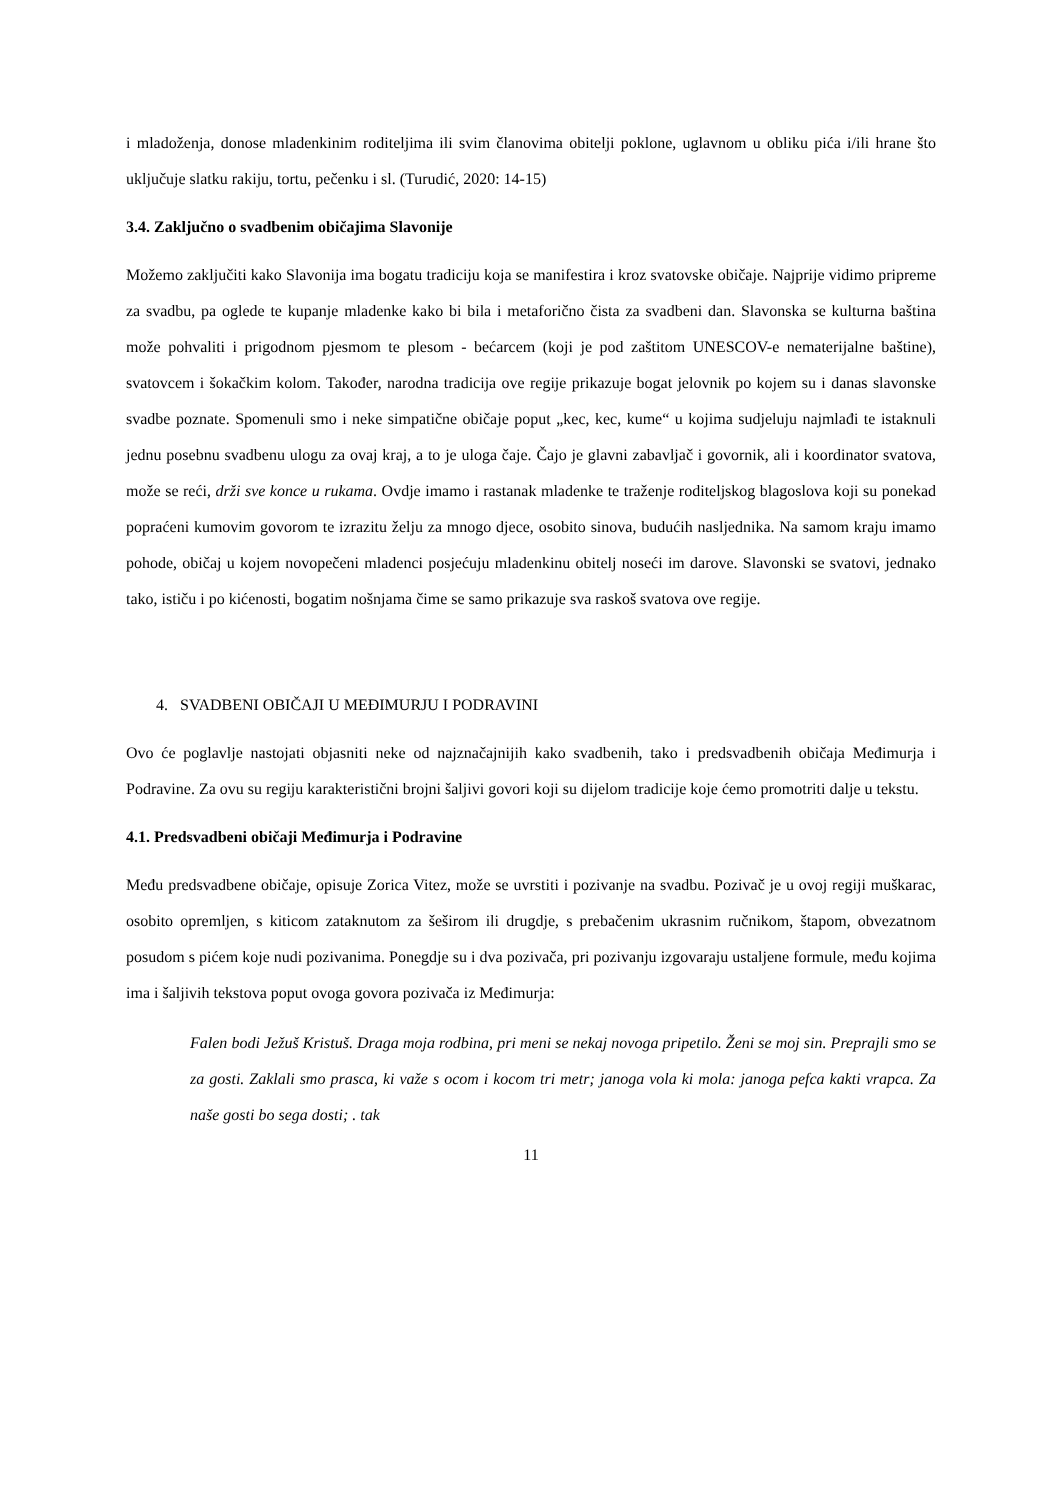i mladoženja, donose mladenkinim roditeljima ili svim članovima obitelji poklone, uglavnom u obliku pića i/ili hrane što uključuje slatku rakiju, tortu, pečenku i sl. (Turudić, 2020: 14-15)
3.4. Zaključno o svadbenim običajima Slavonije
Možemo zaključiti kako Slavonija ima bogatu tradiciju koja se manifestira i kroz svatovske običaje. Najprije vidimo pripreme za svadbu, pa oglede te kupanje mladenke kako bi bila i metaforično čista za svadbeni dan. Slavonska se kulturna baština može pohvaliti i prigodnom pjesmom te plesom - bećarcem (koji je pod zaštitom UNESCOV-e nematerijalne baštine), svatovcem i šokačkim kolom. Također, narodna tradicija ove regije prikazuje bogat jelovnik po kojem su i danas slavonske svadbe poznate. Spomenuli smo i neke simpatične običaje poput „kec, kec, kume“ u kojima sudjeluju najmlađi te istaknuli jednu posebnu svadbenu ulogu za ovaj kraj, a to je uloga čaje. Čajo je glavni zabavljač i govornik, ali i koordinator svatova, može se reći, drži sve konce u rukama. Ovdje imamo i rastanak mladenke te traženje roditeljskog blagoslova koji su ponekad popraćeni kumovim govorom te izrazitu želju za mnogo djece, osobito sinova, budućih nasljednika. Na samom kraju imamo pohode, običaj u kojem novopečeni mladenci posjećuju mladenkinu obitelj noseći im darove. Slavonski se svatovi, jednako tako, ističu i po kićenosti, bogatim nošnjama čime se samo prikazuje sva raskoš svatova ove regije.
4. SVADBENI OBIČAJI U MEĐIMURJU I PODRAVINI
Ovo će poglavlje nastojati objasniti neke od najznačajnijih kako svadbenih, tako i predsvadbenih običaja Međimurja i Podravine. Za ovu su regiju karakteristični brojni šaljivi govori koji su dijelom tradicije koje ćemo promotriti dalje u tekstu.
4.1. Predsvadbeni običaji Međimurja i Podravine
Među predsvadbene običaje, opisuje Zorica Vitez, može se uvrstiti i pozivanje na svadbu. Pozivač je u ovoj regiji muškarac, osobito opremljen, s kiticom zataknutom za šeširom ili drugdje, s prebačenim ukrasnim ručnikom, štapom, obvezatnom posudom s pićem koje nudi pozivanima. Ponegdje su i dva pozivača, pri pozivanju izgovaraju ustaljene formule, među kojima ima i šaljivih tekstova poput ovoga govora pozivača iz Međimurja:
Falen bodi Ježuš Kristuš. Draga moja rodbina, pri meni se nekaj novoga pripetilo. Ženi se moj sin. Preprajli smo se za gosti. Zaklali smo prasca, ki važe s ocom i kocom tri metr; janoga vola ki mola: janoga pefca kakti vrapca. Za naše gosti bo sega dosti; . tak
11